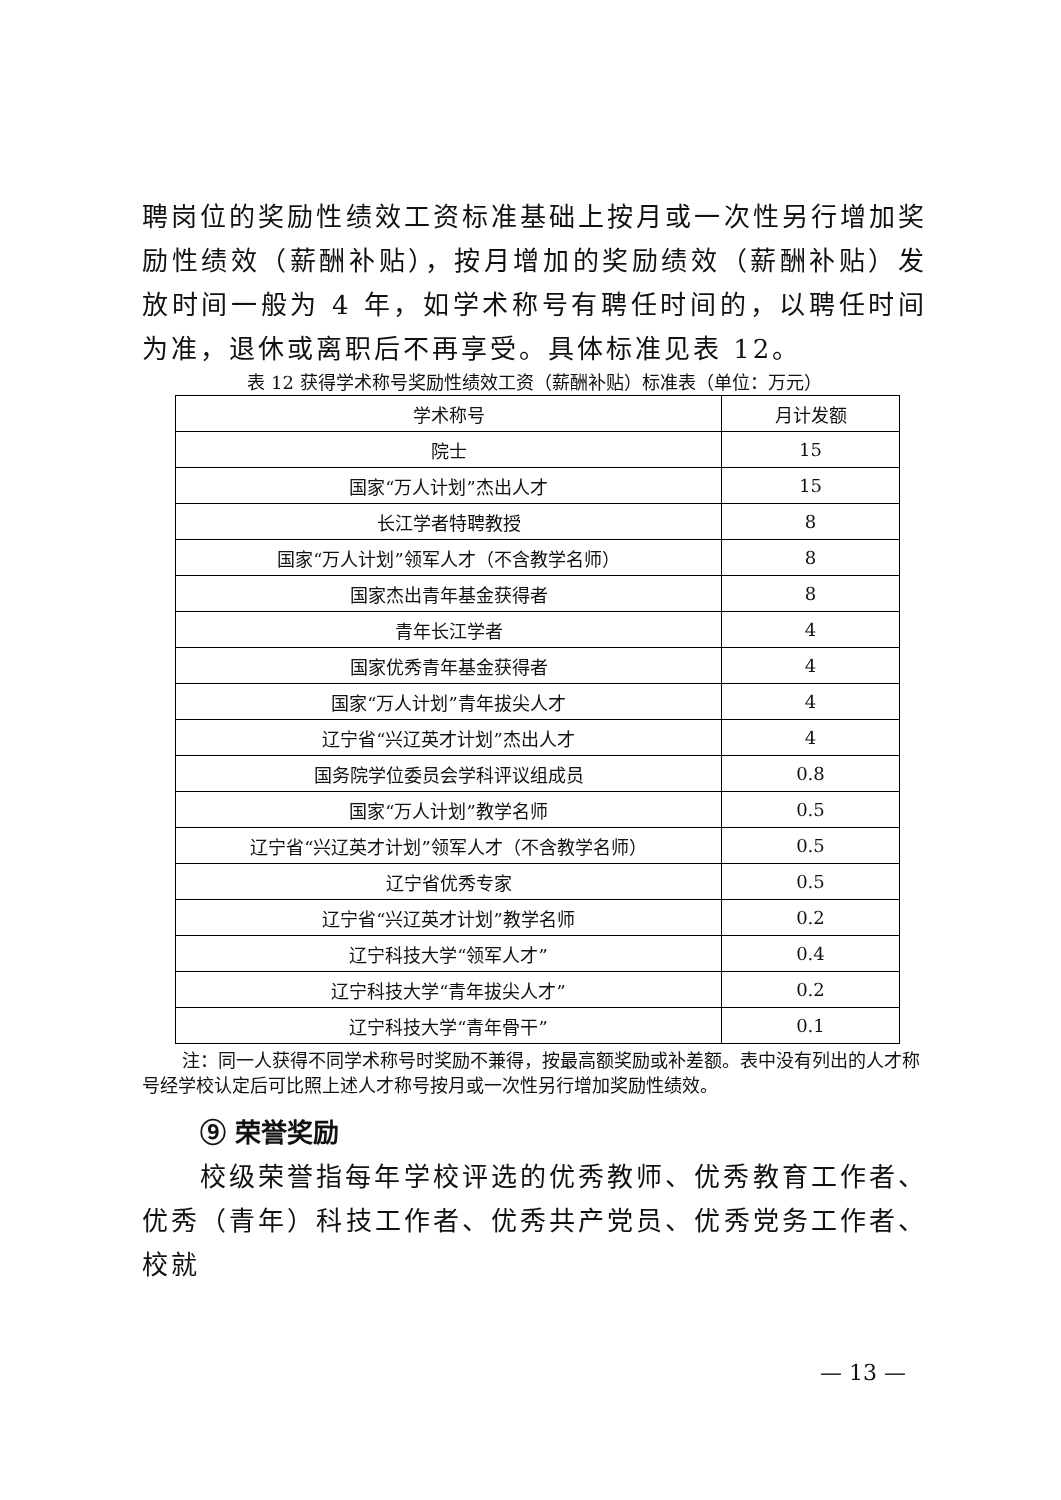聘岗位的奖励性绩效工资标准基础上按月或一次性另行增加奖励性绩效（薪酬补贴），按月增加的奖励绩效（薪酬补贴）发放时间一般为 4 年，如学术称号有聘任时间的，以聘任时间为准，退休或离职后不再享受。具体标准见表 12。
表 12 获得学术称号奖励性绩效工资（薪酬补贴）标准表（单位：万元）
| 学术称号 | 月计发额 |
| --- | --- |
| 院士 | 15 |
| 国家“万人计划”杰出人才 | 15 |
| 长江学者特聘教授 | 8 |
| 国家“万人计划”领军人才（不含教学名师） | 8 |
| 国家杰出青年基金获得者 | 8 |
| 青年长江学者 | 4 |
| 国家优秀青年基金获得者 | 4 |
| 国家“万人计划”青年拔尖人才 | 4 |
| 辽宁省“兴辽英才计划”杰出人才 | 4 |
| 国务院学位委员会学科评议组成员 | 0.8 |
| 国家“万人计划”教学名师 | 0.5 |
| 辽宁省“兴辽英才计划”领军人才（不含教学名师） | 0.5 |
| 辽宁省优秀专家 | 0.5 |
| 辽宁省“兴辽英才计划”教学名师 | 0.2 |
| 辽宁科技大学“领军人才” | 0.4 |
| 辽宁科技大学“青年拔尖人才” | 0.2 |
| 辽宁科技大学“青年骨干” | 0.1 |
注：同一人获得不同学术称号时奖励不兼得，按最高额奖励或补差额。表中没有列出的人才称号经学校认定后可比照上述人才称号按月或一次性另行增加奖励性绩效。
⑨ 荣誉奖励
校级荣誉指每年学校评选的优秀教师、优秀教育工作者、优秀（青年）科技工作者、优秀共产党员、优秀党务工作者、校就
— 13 —